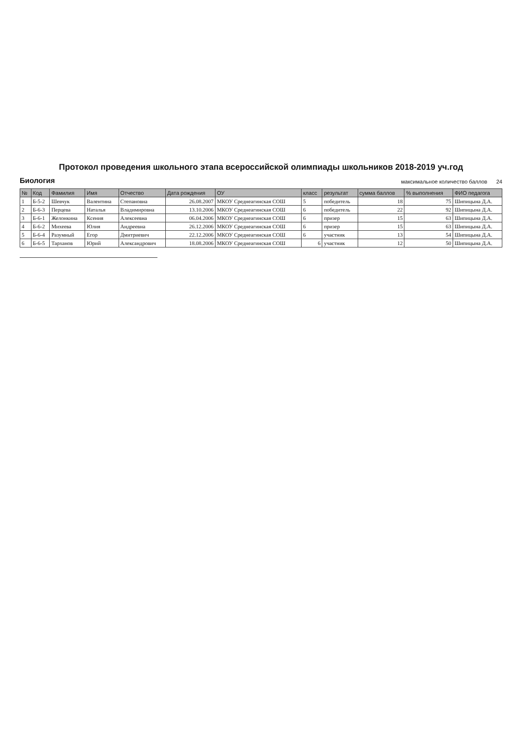Протокол проведения школьного этапа всероссийской олимпиады школьников 2018-2019 уч.год
Биология максимальное количество баллов 24
| № | Код | Фамилия | Имя | Отчество | Дата рождения | ОУ | класс | результат | сумма баллов | % выполнения | ФИО педагога |
| --- | --- | --- | --- | --- | --- | --- | --- | --- | --- | --- | --- |
| 1 | Б-5-2 | Шевчук | Валентина | Степановна | 26.08.2007 | МКОУ Среднеагинская СОШ | 5 | победитель | 18 | 75 | Шипицына Д.А. |
| 2 | Б-6-3 | Перцева | Наталья | Владимировна | 13.10.2006 | МКОУ Среднеагинская СОШ | 6 | победитель | 22 | 92 | Шипицына Д.А. |
| 3 | Б-6-1 | Желонкина | Ксения | Алексеевна | 06.04.2006 | МКОУ Среднеагинская СОШ | 6 | призер | 15 | 63 | Шипицына Д.А. |
| 4 | Б-6-2 | Михеева | Юлия | Андреевна | 26.12.2006 | МКОУ Среднеагинская СОШ | 6 | призер | 15 | 63 | Шипицына Д.А. |
| 5 | Б-6-4 | Разумный | Егор | Дмитриевич | 22.12.2006 | МКОУ Среднеагинская СОШ | 6 | участник | 13 | 54 | Шипицына Д.А. |
| 6 | Б-6-5 | Тарханов | Юрий | Александрович | 18.08.2006 | МКОУ Среднеагинская СОШ | 6 | участник | 12 | 50 | Шипицына Д.А. |